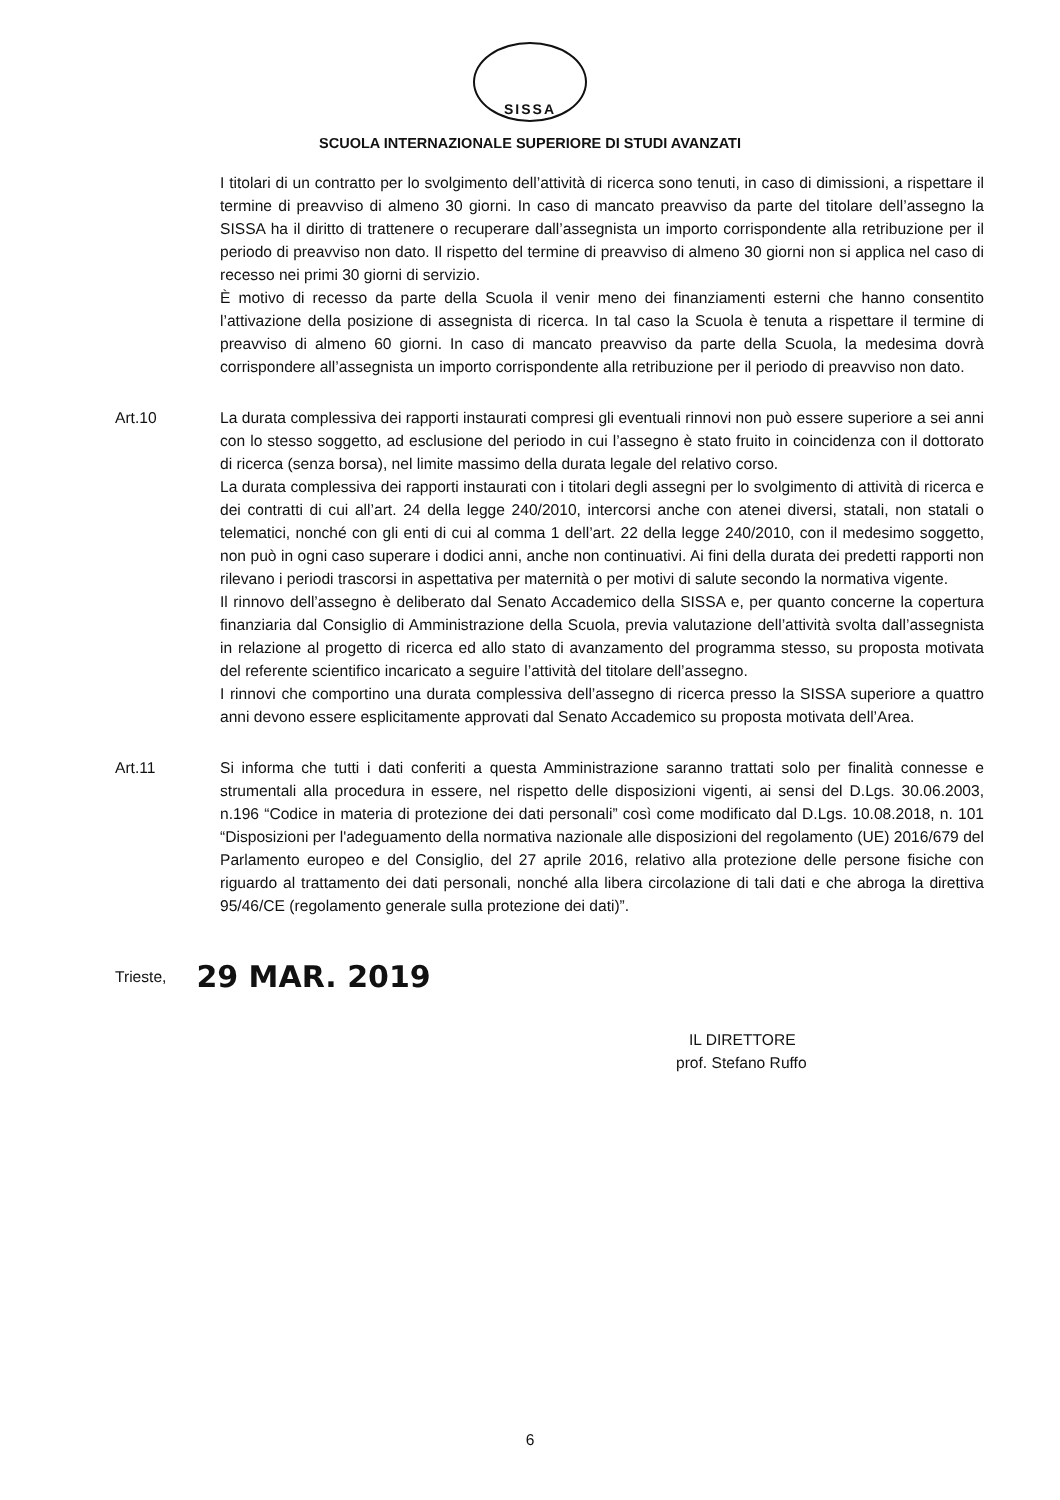SISSA
SCUOLA INTERNAZIONALE SUPERIORE DI STUDI AVANZATI
I titolari di un contratto per lo svolgimento dell’attività di ricerca sono tenuti, in caso di dimissioni, a rispettare il termine di preavviso di almeno 30 giorni. In caso di mancato preavviso da parte del titolare dell’assegno la SISSA ha il diritto di trattenere o recuperare dall’assegnista un importo corrispondente alla retribuzione per il periodo di preavviso non dato. Il rispetto del termine di preavviso di almeno 30 giorni non si applica nel caso di recesso nei primi 30 giorni di servizio.
È motivo di recesso da parte della Scuola il venir meno dei finanziamenti esterni che hanno consentito l’attivazione della posizione di assegnista di ricerca. In tal caso la Scuola è tenuta a rispettare il termine di preavviso di almeno 60 giorni. In caso di mancato preavviso da parte della Scuola, la medesima dovrà corrispondere all’assegnista un importo corrispondente alla retribuzione per il periodo di preavviso non dato.
Art.10 La durata complessiva dei rapporti instaurati compresi gli eventuali rinnovi non può essere superiore a sei anni con lo stesso soggetto, ad esclusione del periodo in cui l’assegno è stato fruito in coincidenza con il dottorato di ricerca (senza borsa), nel limite massimo della durata legale del relativo corso.
La durata complessiva dei rapporti instaurati con i titolari degli assegni per lo svolgimento di attività di ricerca e dei contratti di cui all’art. 24 della legge 240/2010, intercorsi anche con atenei diversi, statali, non statali o telematici, nonché con gli enti di cui al comma 1 dell’art. 22 della legge 240/2010, con il medesimo soggetto, non può in ogni caso superare i dodici anni, anche non continuativi. Ai fini della durata dei predetti rapporti non rilevano i periodi trascorsi in aspettativa per maternità o per motivi di salute secondo la normativa vigente.
Il rinnovo dell’assegno è deliberato dal Senato Accademico della SISSA e, per quanto concerne la copertura finanziaria dal Consiglio di Amministrazione della Scuola, previa valutazione dell’attività svolta dall’assegnista in relazione al progetto di ricerca ed allo stato di avanzamento del programma stesso, su proposta motivata del referente scientifico incaricato a seguire l’attività del titolare dell’assegno.
I rinnovi che comportino una durata complessiva dell’assegno di ricerca presso la SISSA superiore a quattro anni devono essere esplicitamente approvati dal Senato Accademico su proposta motivata dell’Area.
Art.11 Si informa che tutti i dati conferiti a questa Amministrazione saranno trattati solo per finalità connesse e strumentali alla procedura in essere, nel rispetto delle disposizioni vigenti, ai sensi del D.Lgs. 30.06.2003, n.196 “Codice in materia di protezione dei dati personali” così come modificato dal D.Lgs. 10.08.2018, n. 101 “Disposizioni per l'adeguamento della normativa nazionale alle disposizioni del regolamento (UE) 2016/679 del Parlamento europeo e del Consiglio, del 27 aprile 2016, relativo alla protezione delle persone fisiche con riguardo al trattamento dei dati personali, nonché alla libera circolazione di tali dati e che abroga la direttiva 95/46/CE (regolamento generale sulla protezione dei dati)”.
Trieste, 29 MAR. 2019
IL DIRETTORE
prof. Stefano Ruffo
6